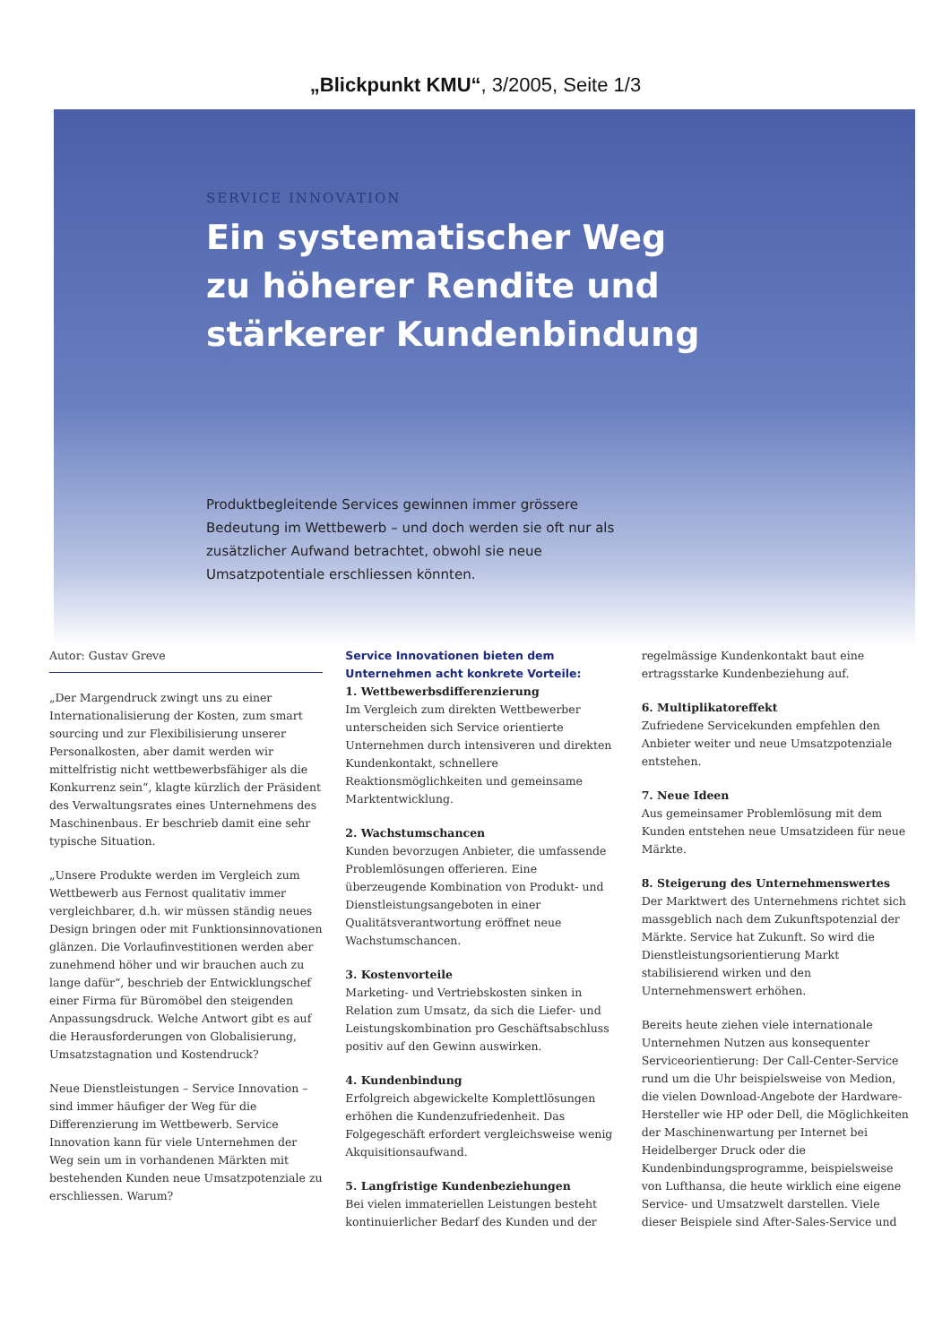„Blickpunkt KMU“, 3/2005, Seite 1/3
SERVICE INNOVATION
Ein systematischer Weg
zu höherer Rendite und
stärkerer Kundenbindung
Produktbegleitende Services gewinnen immer grössere Bedeutung im Wettbewerb – und doch werden sie oft nur als zusätzlicher Aufwand betrachtet, obwohl sie neue Umsatzpotentiale erschliessen könnten.
Autor: Gustav Greve
„Der Margendruck zwingt uns zu einer Internationalisierung der Kosten, zum smart sourcing und zur Flexibilisierung unserer Personalkosten, aber damit werden wir mittelfristig nicht wettbewerbsfähiger als die Konkurrenz sein“, klagte kürzlich der Präsident des Verwaltungsrates eines Unternehmens des Maschinenbaus. Er beschrieb damit eine sehr typische Situation.
„Unsere Produkte werden im Vergleich zum Wettbewerb aus Fernost qualitativ immer vergleichbarer, d.h. wir müssen ständig neues Design bringen oder mit Funktionsinnovationen glänzen. Die Vorlaufinvestitionen werden aber zunehmend höher und wir brauchen auch zu lange dafür“, beschrieb der Entwicklungschef einer Firma für Büromöbel den steigenden Anpassungsdruck. Welche Antwort gibt es auf die Herausforderungen von Globalisierung, Umsatzstagnation und Kostendruck?
Neue Dienstleistungen – Service Innovation – sind immer häufiger der Weg für die Differenzierung im Wettbewerb. Service Innovation kann für viele Unternehmen der Weg sein um in vorhandenen Märkten mit bestehenden Kunden neue Umsatzpotenziale zu erschliessen. Warum?
Service Innovationen bieten dem Unternehmen acht konkrete Vorteile:
1. Wettbewerbsdifferenzierung
Im Vergleich zum direkten Wettbewerber unterscheiden sich Service orientierte Unternehmen durch intensiveren und direkten Kundenkontakt, schnellere Reaktionsmöglichkeiten und gemeinsame Marktentwicklung.
2. Wachstumschancen
Kunden bevorzugen Anbieter, die umfassende Problemlösungen offerieren. Eine überzeugende Kombination von Produkt- und Dienstleistungsangeboten in einer Qualitätsverantwortung eröffnet neue Wachstumschancen.
3. Kostenvorteile
Marketing- und Vertriebskosten sinken in Relation zum Umsatz, da sich die Liefer- und Leistungskombination pro Geschäftsabschluss positiv auf den Gewinn auswirken.
4. Kundenbindung
Erfolgreich abgewickelte Komplettlösungen erhöhen die Kundenzufriedenheit. Das Folgegeschäft erfordert vergleichsweise wenig Akquisitionsaufwand.
5. Langfristige Kundenbeziehungen
Bei vielen immateriellen Leistungen besteht kontinuierlicher Bedarf des Kunden und der
regelmässige Kundenkontakt baut eine ertragsstarke Kundenbeziehung auf.
6. Multiplikatoreffekt
Zufriedene Servicekunden empfehlen den Anbieter weiter und neue Umsatzpotenziale entstehen.
7. Neue Ideen
Aus gemeinsamer Problemlösung mit dem Kunden entstehen neue Umsatzideen für neue Märkte.
8. Steigerung des Unternehmenswertes
Der Marktwert des Unternehmens richtet sich massgeblich nach dem Zukunftspotenzial der Märkte. Service hat Zukunft. So wird die Dienstleistungsorientierung Markt stabilisierend wirken und den Unternehmenswert erhöhen.
Bereits heute ziehen viele internationale Unternehmen Nutzen aus konsequenter Serviceorientierung: Der Call-Center-Service rund um die Uhr beispielsweise von Medion, die vielen Download-Angebote der Hardware-Hersteller wie HP oder Dell, die Möglichkeiten der Maschinenwartung per Internet bei Heidelberger Druck oder die Kundenbindungsprogramme, beispielsweise von Lufthansa, die heute wirklich eine eigene Service- und Umsatzwelt darstellen. Viele dieser Beispiele sind After-Sales-Service und